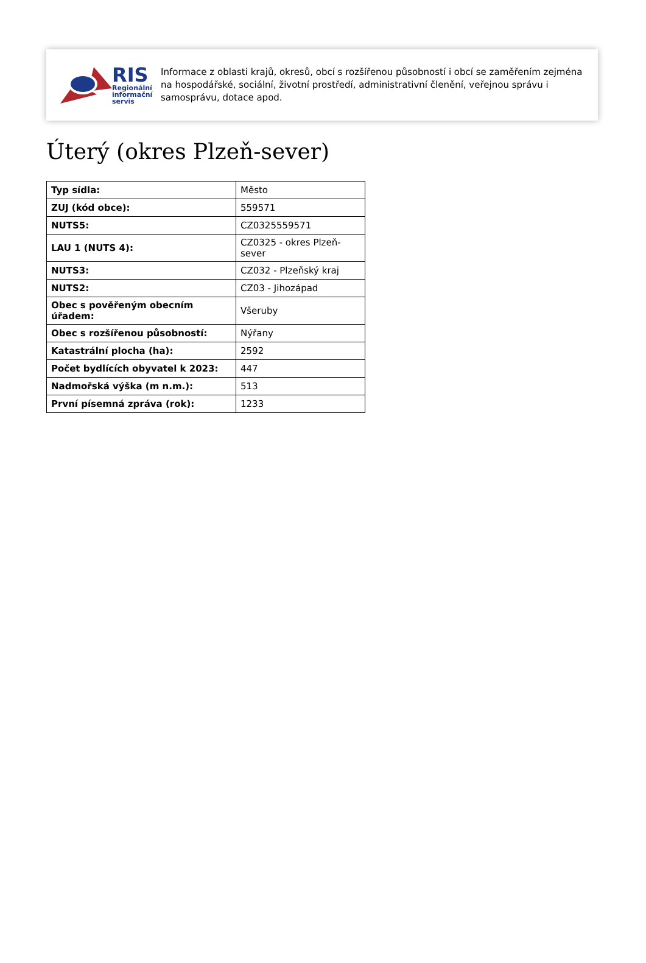RIS
Regionální
informační
servis
Informace z oblasti krajů, okresů, obcí s rozšířenou působností i obcí se zaměřením zejména na hospodářské, sociální, životní prostředí, administrativní členění, veřejnou správu i samosprávu, dotace apod.
Úterý (okres Plzeň-sever)
| Typ sídla: | Město |
| ZUJ (kód obce): | 559571 |
| NUTS5: | CZ0325559571 |
| LAU 1 (NUTS 4): | CZ0325 - okres Plzeň-sever |
| NUTS3: | CZ032 - Plzeňský kraj |
| NUTS2: | CZ03 - Jihozápad |
| Obec s pověřeným obecním úřadem: | Všeruby |
| Obec s rozšířenou působností: | Nýřany |
| Katastrální plocha (ha): | 2592 |
| Počet bydlících obyvatel k 2023: | 447 |
| Nadmořská výška (m n.m.): | 513 |
| První písemná zpráva (rok): | 1233 |